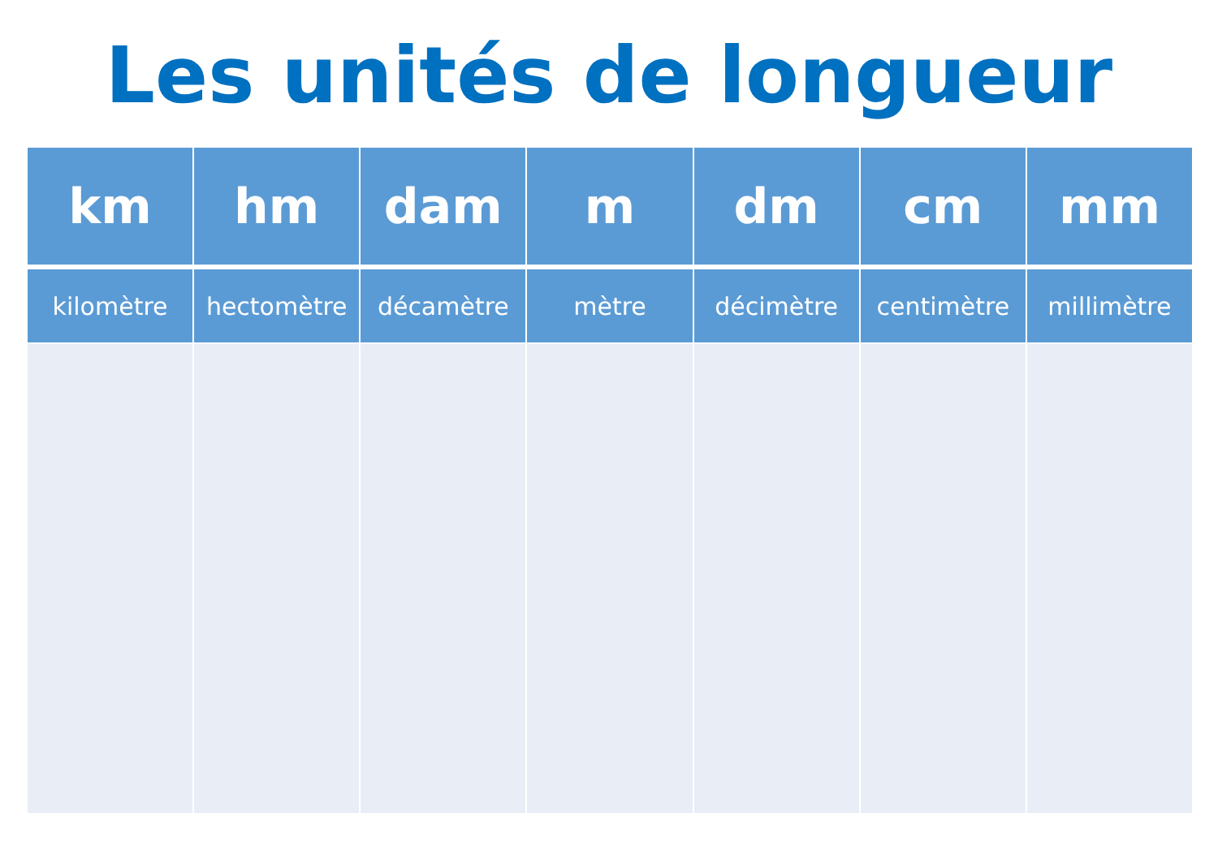Les unités de longueur
| km | hm | dam | m | dm | cm | mm |
| --- | --- | --- | --- | --- | --- | --- |
| kilomètre | hectomètre | décamètre | mètre | décimètre | centimètre | millimètre |